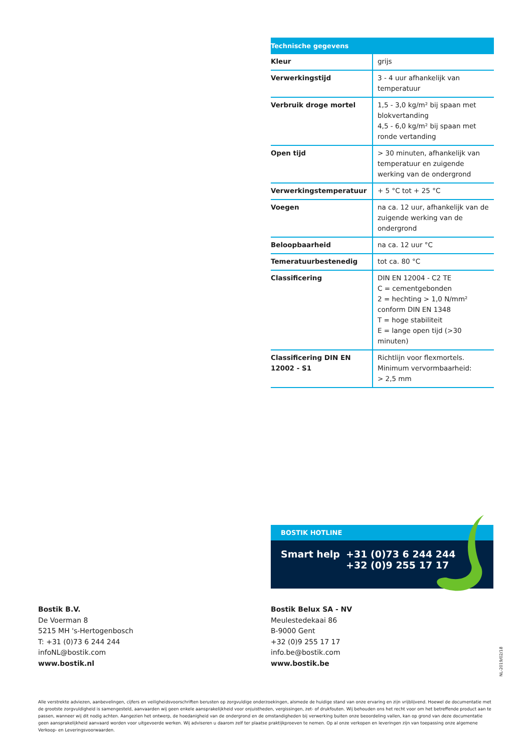| Technische gegevens | |
| --- | --- |
| Kleur | grijs |
| Verwerkingstijd | 3 - 4 uur afhankelijk van temperatuur |
| Verbruik droge mortel | 1,5 - 3,0 kg/m² bij spaan met blokvertanding 4,5 - 6,0 kg/m² bij spaan met ronde vertanding |
| Open tijd | > 30 minuten, afhankelijk van temperatuur en zuigende werking van de ondergrond |
| Verwerkingstemperatuur | + 5 °C tot + 25 °C |
| Voegen | na ca. 12 uur, afhankelijk van de zuigende werking van de ondergrond |
| Beloopbaarheid | na ca. 12 uur °C |
| Temeratuurbestenedig | tot ca. 80 °C |
| Classificering | DIN EN 12004 - C2 TE C = cementgebonden 2 = hechting > 1,0 N/mm² conform DIN EN 1348 T = hoge stabiliteit E = lange open tijd (>30 minuten) |
| Classificering DIN EN 12002 - S1 | Richtlijn voor flexmortels. Minimum vervormbaarheid: > 2,5 mm |
BOSTIK HOTLINE
Smart help +31 (0)73 6 244 244
+32 (0)9 255 17 17
Bostik B.V.
De Voerman 8
5215 MH 's-Hertogenbosch
T: +31 (0)73 6 244 244
infoNL@bostik.com
www.bostik.nl
Bostik Belux SA - NV
Meulestedekaai 86
B-9000 Gent
+32 (0)9 255 17 17
info.be@bostik.com
www.bostik.be
NL-2019/02/18
Alle verstrekte adviezen, aanbevelingen, cijfers en veiligheidsvoorschriften berusten op zorgvuldige onderzoekingen, alsmede de huidige stand van onze ervaring en zijn vrijblijvend. Hoewel de documentatie met de grootste zorgvuldigheid is samengesteld, aanvaarden wij geen enkele aansprakelijkheid voor onjuistheden, vergissingen, zet- of drukfouten. Wij behouden ons het recht voor om het betreffende product aan te passen, wanneer wij dit nodig achten. Aangezien het ontwerp, de hoedanigheid van de ondergrond en de omstandigheden bij verwerking buiten onze beoordeling vallen, kan op grond van deze documentatie geen aansprakelijkheid aanvaard worden voor uitgevoerde werken. Wij adviseren u daarom zelf ter plaatse praktijkproeven te nemen. Op al onze verkopen en leveringen zijn van toepassing onze algemene Verkoop- en Leveringsvoorwaarden.